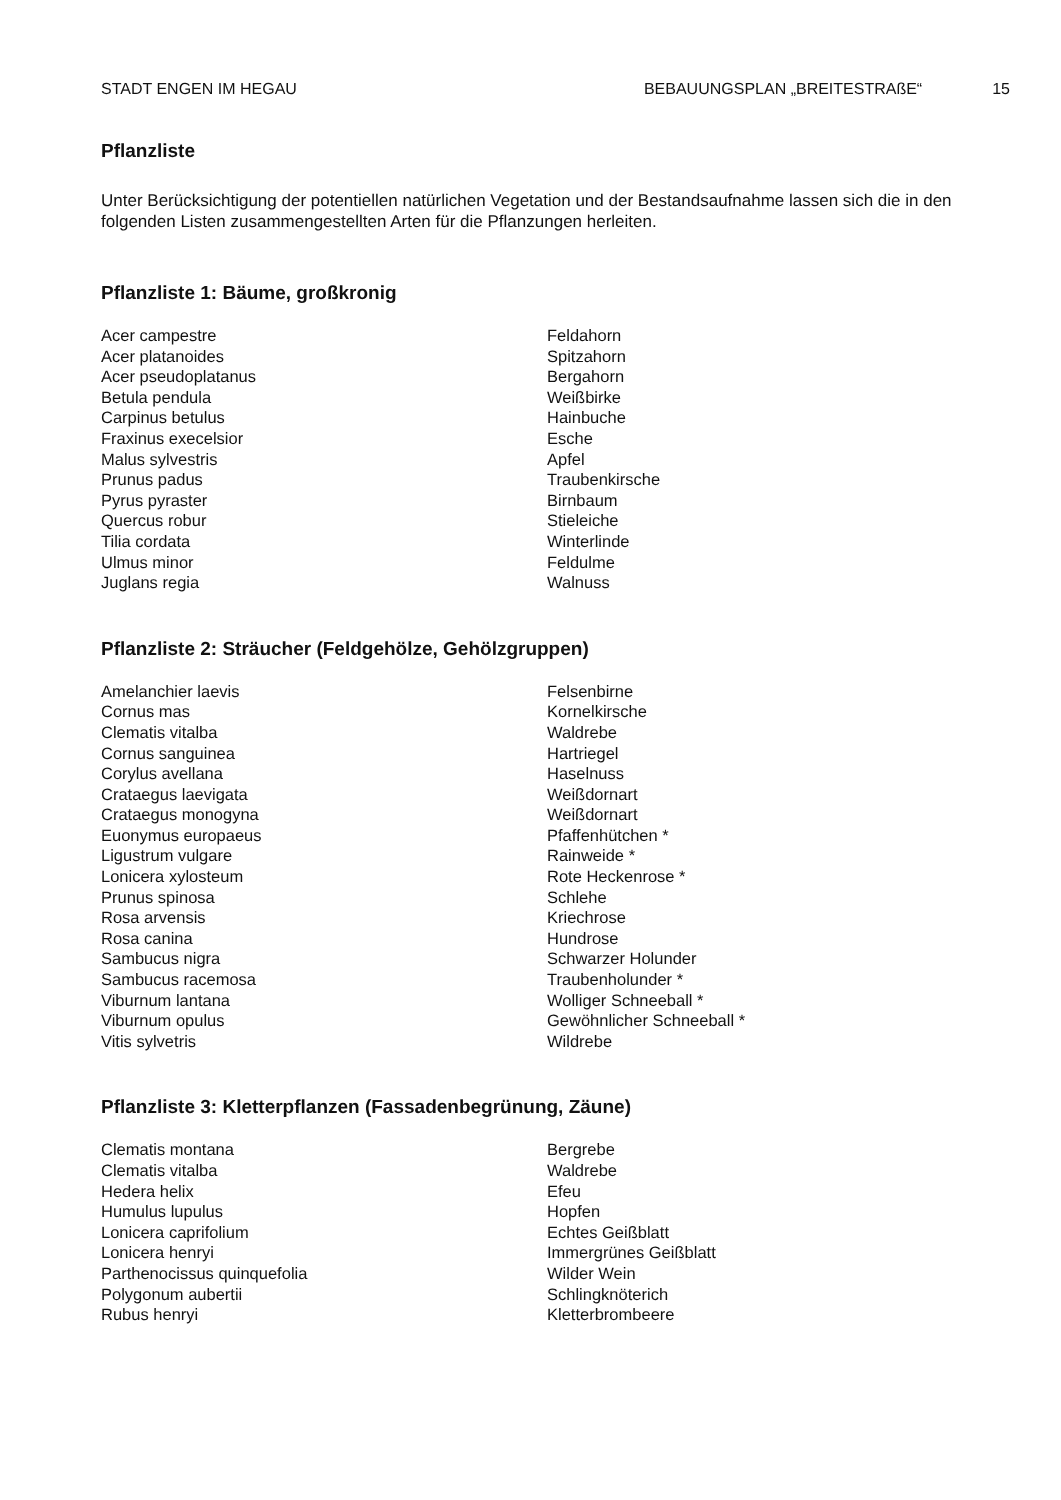STADT ENGEN IM HEGAU BEBAUUNGSPLAN „BREITESTRAßE“15
Pflanzliste
Unter Berücksichtigung der potentiellen natürlichen Vegetation und der Bestandsaufnahme lassen sich die in den folgenden Listen zusammengestellten Arten für die Pflanzungen herleiten.
Pflanzliste 1: Bäume, großkronig
| Acer campestre | Feldahorn |
| Acer platanoides | Spitzahorn |
| Acer pseudoplatanus | Bergahorn |
| Betula pendula | Weißbirke |
| Carpinus betulus | Hainbuche |
| Fraxinus execelsior | Esche |
| Malus sylvestris | Apfel |
| Prunus padus | Traubenkirsche |
| Pyrus pyraster | Birnbaum |
| Quercus robur | Stieleiche |
| Tilia cordata | Winterlinde |
| Ulmus minor | Feldulme |
| Juglans regia | Walnuss |
Pflanzliste 2: Sträucher (Feldgehölze, Gehölzgruppen)
| Amelanchier laevis | Felsenbirne |
| Cornus mas | Kornelkirsche |
| Clematis vitalba | Waldrebe |
| Cornus sanguinea | Hartriegel |
| Corylus avellana | Haselnuss |
| Crataegus laevigata | Weißdornart |
| Crataegus monogyna | Weißdornart |
| Euonymus europaeus | Pfaffenhütchen * |
| Ligustrum vulgare | Rainweide * |
| Lonicera xylosteum | Rote Heckenrose * |
| Prunus spinosa | Schlehe |
| Rosa arvensis | Kriechrose |
| Rosa canina | Hundrose |
| Sambucus nigra | Schwarzer Holunder |
| Sambucus racemosa | Traubenholunder * |
| Viburnum lantana | Wolliger Schneeball * |
| Viburnum opulus | Gewöhnlicher Schneeball * |
| Vitis sylvetris | Wildrebe |
Pflanzliste 3: Kletterpflanzen (Fassadenbegrünung, Zäune)
| Clematis montana | Bergrebe |
| Clematis vitalba | Waldrebe |
| Hedera helix | Efeu |
| Humulus lupulus | Hopfen |
| Lonicera caprifolium | Echtes Geißblatt |
| Lonicera henryi | Immergrünes Geißblatt |
| Parthenocissus quinquefolia | Wilder Wein |
| Polygonum aubertii | Schlingknöterich |
| Rubus henryi | Kletterbrombeere |